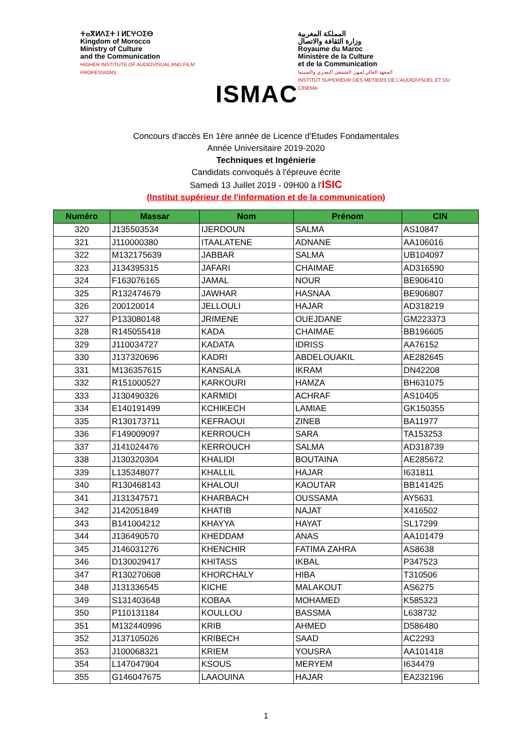ⵜⴰⴳⵍⴷⵉⵜ ⵏ ⵍⵎⵖⵔⵉⴱ
Kingdom of Morocco
Ministry of Culture
and the Communication
HIGHER INSTITUTE OF AUDIOVISUAL AND FILM PROFESSIONS
ISMAC
المملكة المغربية
وزارة الثقافة والاتصال
Royaume du Maroc
Ministère de la Culture
et de la Communication
المعهد العالي لمهن السمعي البصري والسينما
INSTITUT SUPERIEUR DES METIERS DE L'AUDIOVISUEL ET DU CINEMA
Concours d'accès En 1ère année de Licence d'Etudes Fondamentales
Année Universitaire 2019-2020
Techniques et Ingénierie
Candidats convoqués à l'épreuve écrite
Samedi 13 Juillet 2019 - 09H00 à l'ISIC
(Institut supérieur de l'information et de la communication)
| Numéro | Massar | Nom | Prénom | CIN |
| --- | --- | --- | --- | --- |
| 320 | J135503534 | IJERDOUN | SALMA | AS10847 |
| 321 | J110000380 | ITAALATENE | ADNANE | AA106016 |
| 322 | M132175639 | JABBAR | SALMA | UB104097 |
| 323 | J134395315 | JAFARI | CHAIMAE | AD316590 |
| 324 | F163076165 | JAMAL | NOUR | BE906410 |
| 325 | R132474679 | JAWHAR | HASNAA | BE906807 |
| 326 | 200120014 | JELLOULI | HAJAR | AD318219 |
| 327 | P133080148 | JRIMENE | OUEJDANE | GM223373 |
| 328 | R145055418 | KADA | CHAIMAE | BB196605 |
| 329 | J110034727 | KADATA | IDRISS | AA76152 |
| 330 | J137320696 | KADRI | ABDELOUAKIL | AE282645 |
| 331 | M136357615 | KANSALA | IKRAM | DN42208 |
| 332 | R151000527 | KARKOURI | HAMZA | BH631075 |
| 333 | J130490326 | KARMIDI | ACHRAF | AS10405 |
| 334 | E140191499 | KCHIKECH | LAMIAE | GK150355 |
| 335 | R130173711 | KEFRAOUI | ZINEB | BA11977 |
| 336 | F149009097 | KERROUCH | SARA | TA153253 |
| 337 | J141024476 | KERROUCH | SALMA | AD318739 |
| 338 | J130320304 | KHALIDI | BOUTAINA | AE285672 |
| 339 | L135348077 | KHALLIL | HAJAR | I631811 |
| 340 | R130468143 | KHALOUI | KAOUTAR | BB141425 |
| 341 | J131347571 | KHARBACH | OUSSAMA | AY5631 |
| 342 | J142051849 | KHATIB | NAJAT | X416502 |
| 343 | B141004212 | KHAYYA | HAYAT | SL17299 |
| 344 | J136490570 | KHEDDAM | ANAS | AA101479 |
| 345 | J146031276 | KHENCHIR | FATIMA ZAHRA | AS8638 |
| 346 | D130029417 | KHITASS | IKBAL | P347523 |
| 347 | R130270608 | KHORCHALY | HIBA | T310506 |
| 348 | J131336545 | KICHE | MALAKOUT | AS6275 |
| 349 | S131403648 | KOBAA | MOHAMED | K585323 |
| 350 | P110131184 | KOULLOU | BASSMA | L638732 |
| 351 | M132440996 | KRIB | AHMED | D586480 |
| 352 | J137105026 | KRIBECH | SAAD | AC2293 |
| 353 | J100068321 | KRIEM | YOUSRA | AA101418 |
| 354 | L147047904 | KSOUS | MERYEM | I634479 |
| 355 | G146047675 | LAAOUINA | HAJAR | EA232196 |
1